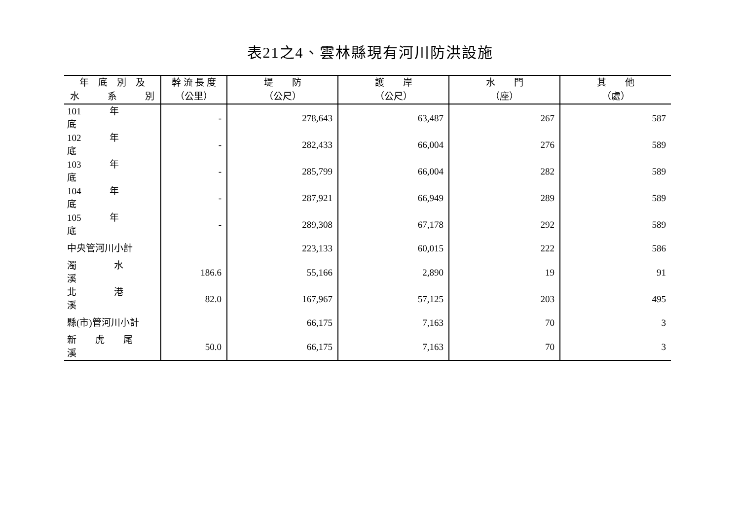表21之4、雲林縣現有河川防洪設施
| 年 底 別 及 | 幹 流 長 度 | 堤 防 | 護 岸 | 水 門 | 其 他 |
| --- | --- | --- | --- | --- | --- |
| 水 系 別 | （公里） | （公尺） | （公尺） | （座） | （處） |
| 101 年 底 | - | 278,643 | 63,487 | 267 | 587 |
| 102 年 底 | - | 282,433 | 66,004 | 276 | 589 |
| 103 年 底 | - | 285,799 | 66,004 | 282 | 589 |
| 104 年 底 | - | 287,921 | 66,949 | 289 | 589 |
| 105 年 底 | - | 289,308 | 67,178 | 292 | 589 |
| 中央管河川小計 | | 223,133 | 60,015 | 222 | 586 |
| 濁 水 溪 | 186.6 | 55,166 | 2,890 | 19 | 91 |
| 北 港 溪 | 82.0 | 167,967 | 57,125 | 203 | 495 |
| 縣(市)管河川小計 | | 66,175 | 7,163 | 70 | 3 |
| 新 虎 尾 溪 | 50.0 | 66,175 | 7,163 | 70 | 3 |